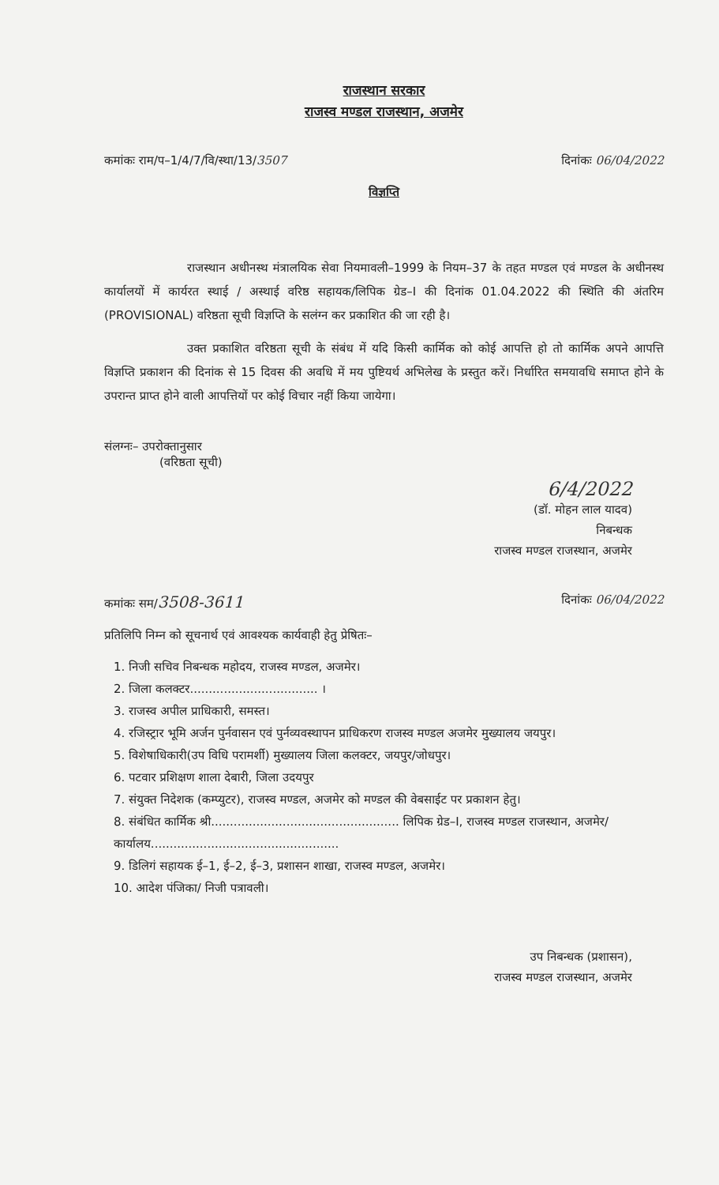राजस्थान सरकार
राजस्व मण्डल राजस्थान, अजमेर
कमांकः राम/प–1/4/7/वि/स्था/13/3507 दिनांकः 06/04/2022
विज्ञप्ति
राजस्थान अधीनस्थ मंत्रालयिक सेवा नियमावली–1999 के नियम–37 के तहत मण्डल एवं मण्डल के अधीनस्थ कार्यालयों में कार्यरत स्थाई / अस्थाई वरिष्ठ सहायक/लिपिक ग्रेड–I की दिनांक 01.04.2022 की स्थिति की अंतरिम (PROVISIONAL) वरिष्ठता सूची विज्ञप्ति के सलंग्न कर प्रकाशित की जा रही है।
उक्त प्रकाशित वरिष्ठता सूची के संबंध में यदि किसी कार्मिक को कोई आपत्ति हो तो कार्मिक अपने आपत्ति विज्ञप्ति प्रकाशन की दिनांक से 15 दिवस की अवधि में मय पुष्टियर्थ अभिलेख के प्रस्तुत करें। निर्धारित समयावधि समाप्त होने के उपरान्त प्राप्त होने वाली आपत्तियों पर कोई विचार नहीं किया जायेगा।
संलग्नः– उपरोक्तानुसार
(वरिष्ठता सूची)
6/4/2022
(डॉ. मोहन लाल यादव)
निबन्धक
राजस्व मण्डल राजस्थान, अजमेर
कमांकः सम/3508-3611 दिनांकः 06/04/2022
प्रतिलिपि निम्न को सूचनार्थ एवं आवश्यक कार्यवाही हेतु प्रेषितः–
1. निजी सचिव निबन्धक महोदय, राजस्व मण्डल, अजमेर।
2. जिला कलक्टर.................................. ।
3. राजस्व अपील प्राधिकारी, समस्त।
4. रजिस्ट्रार भूमि अर्जन पुर्नवासन एवं पुर्नव्यवस्थापन प्राधिकरण राजस्व मण्डल अजमेर मुख्यालय जयपुर।
5. विशेषाधिकारी(उप विधि परामर्शी) मुख्यालय जिला कलक्टर, जयपुर/जोधपुर।
6. पटवार प्रशिक्षण शाला देबारी, जिला उदयपुर
7. संयुक्त निदेशक (कम्प्युटर), राजस्व मण्डल, अजमेर को मण्डल की वेबसाईट पर प्रकाशन हेतु।
8. संबंधित कार्मिक श्री.................................................. लिपिक ग्रेड–I, राजस्व मण्डल राजस्थान, अजमेर/ कार्यालय..................................................
9. डिलिगं सहायक ई–1, ई–2, ई–3, प्रशासन शाखा, राजस्व मण्डल, अजमेर।
10. आदेश पंजिका/ निजी पत्रावली।
उप निबन्धक (प्रशासन),
राजस्व मण्डल राजस्थान, अजमेर